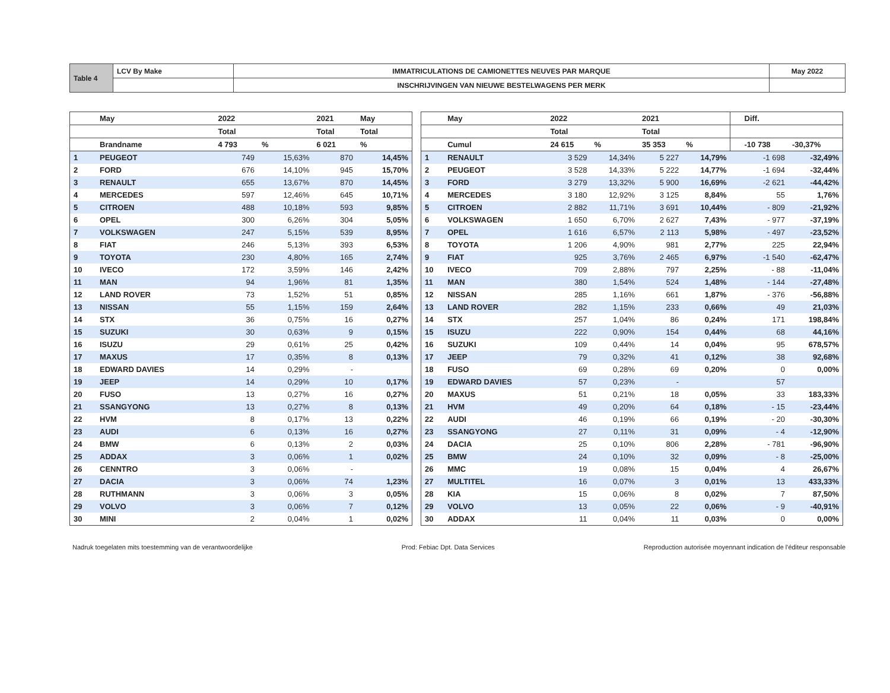| Table 4 | LCV By Make | IMMATRICULATIONS DE CAMIONETTES NEUVES PAR MARQUE | May 2022 |
| | | INSCHRIJVINGEN VAN NIEUWE BESTELWAGENS PER MERK | |
| | May | 2022 | | 2021 | May |
| --- | --- | --- | --- | --- | --- |
| | | Total | | Total | Total |
| | Brandname | 4 793 | % | 6 021 | % |
| 1 | PEUGEOT | 749 | 15,63% | 870 | 14,45% |
| 2 | FORD | 676 | 14,10% | 945 | 15,70% |
| 3 | RENAULT | 655 | 13,67% | 870 | 14,45% |
| 4 | MERCEDES | 597 | 12,46% | 645 | 10,71% |
| 5 | CITROEN | 488 | 10,18% | 593 | 9,85% |
| 6 | OPEL | 300 | 6,26% | 304 | 5,05% |
| 7 | VOLKSWAGEN | 247 | 5,15% | 539 | 8,95% |
| 8 | FIAT | 246 | 5,13% | 393 | 6,53% |
| 9 | TOYOTA | 230 | 4,80% | 165 | 2,74% |
| 10 | IVECO | 172 | 3,59% | 146 | 2,42% |
| 11 | MAN | 94 | 1,96% | 81 | 1,35% |
| 12 | LAND ROVER | 73 | 1,52% | 51 | 0,85% |
| 13 | NISSAN | 55 | 1,15% | 159 | 2,64% |
| 14 | STX | 36 | 0,75% | 16 | 0,27% |
| 15 | SUZUKI | 30 | 0,63% | 9 | 0,15% |
| 16 | ISUZU | 29 | 0,61% | 25 | 0,42% |
| 17 | MAXUS | 17 | 0,35% | 8 | 0,13% |
| 18 | EDWARD DAVIES | 14 | 0,29% | - | |
| 19 | JEEP | 14 | 0,29% | 10 | 0,17% |
| 20 | FUSO | 13 | 0,27% | 16 | 0,27% |
| 21 | SSANGYONG | 13 | 0,27% | 8 | 0,13% |
| 22 | HVM | 8 | 0,17% | 13 | 0,22% |
| 23 | AUDI | 6 | 0,13% | 16 | 0,27% |
| 24 | BMW | 6 | 0,13% | 2 | 0,03% |
| 25 | ADDAX | 3 | 0,06% | 1 | 0,02% |
| 26 | CENNTRO | 3 | 0,06% | - | |
| 27 | DACIA | 3 | 0,06% | 74 | 1,23% |
| 28 | RUTHMANN | 3 | 0,06% | 3 | 0,05% |
| 29 | VOLVO | 3 | 0,06% | 7 | 0,12% |
| 30 | MINI | 2 | 0,04% | 1 | 0,02% |
| | May | 2022 | | 2021 | | | Diff. | |
| --- | --- | --- | --- | --- | --- | --- | --- | --- |
| | | Total | | Total | | | | |
| | Cumul | 24 615 | % | 35 353 | % | | -10 738 | -30,37% |
| 1 | RENAULT | 3 529 | 14,34% | 5 227 | 14,79% | | -1 698 | -32,49% |
| 2 | PEUGEOT | 3 528 | 14,33% | 5 222 | 14,77% | | -1 694 | -32,44% |
| 3 | FORD | 3 279 | 13,32% | 5 900 | 16,69% | | -2 621 | -44,42% |
| 4 | MERCEDES | 3 180 | 12,92% | 3 125 | 8,84% | | 55 | 1,76% |
| 5 | CITROEN | 2 882 | 11,71% | 3 691 | 10,44% | | - 809 | -21,92% |
| 6 | VOLKSWAGEN | 1 650 | 6,70% | 2 627 | 7,43% | | - 977 | -37,19% |
| 7 | OPEL | 1 616 | 6,57% | 2 113 | 5,98% | | - 497 | -23,52% |
| 8 | TOYOTA | 1 206 | 4,90% | 981 | 2,77% | | 225 | 22,94% |
| 9 | FIAT | 925 | 3,76% | 2 465 | 6,97% | | -1 540 | -62,47% |
| 10 | IVECO | 709 | 2,88% | 797 | 2,25% | | - 88 | -11,04% |
| 11 | MAN | 380 | 1,54% | 524 | 1,48% | | - 144 | -27,48% |
| 12 | NISSAN | 285 | 1,16% | 661 | 1,87% | | - 376 | -56,88% |
| 13 | LAND ROVER | 282 | 1,15% | 233 | 0,66% | | 49 | 21,03% |
| 14 | STX | 257 | 1,04% | 86 | 0,24% | | 171 | 198,84% |
| 15 | ISUZU | 222 | 0,90% | 154 | 0,44% | | 68 | 44,16% |
| 16 | SUZUKI | 109 | 0,44% | 14 | 0,04% | | 95 | 678,57% |
| 17 | JEEP | 79 | 0,32% | 41 | 0,12% | | 38 | 92,68% |
| 18 | FUSO | 69 | 0,28% | 69 | 0,20% | | 0 | 0,00% |
| 19 | EDWARD DAVIES | 57 | 0,23% | - | | | 57 | |
| 20 | MAXUS | 51 | 0,21% | 18 | 0,05% | | 33 | 183,33% |
| 21 | HVM | 49 | 0,20% | 64 | 0,18% | | - 15 | -23,44% |
| 22 | AUDI | 46 | 0,19% | 66 | 0,19% | | - 20 | -30,30% |
| 23 | SSANGYONG | 27 | 0,11% | 31 | 0,09% | | - 4 | -12,90% |
| 24 | DACIA | 25 | 0,10% | 806 | 2,28% | | - 781 | -96,90% |
| 25 | BMW | 24 | 0,10% | 32 | 0,09% | | - 8 | -25,00% |
| 26 | MMC | 19 | 0,08% | 15 | 0,04% | | 4 | 26,67% |
| 27 | MULTITEL | 16 | 0,07% | 3 | 0,01% | | 13 | 433,33% |
| 28 | KIA | 15 | 0,06% | 8 | 0,02% | | 7 | 87,50% |
| 29 | VOLVO | 13 | 0,05% | 22 | 0,06% | | - 9 | -40,91% |
| 30 | ADDAX | 11 | 0,04% | 11 | 0,03% | | 0 | 0,00% |
Nadruk toegelaten mits toestemming van de verantwoordelijke Prod: Febiac Dpt. Data Services Reproduction autorisée moyennant indication de l'éditeur responsable